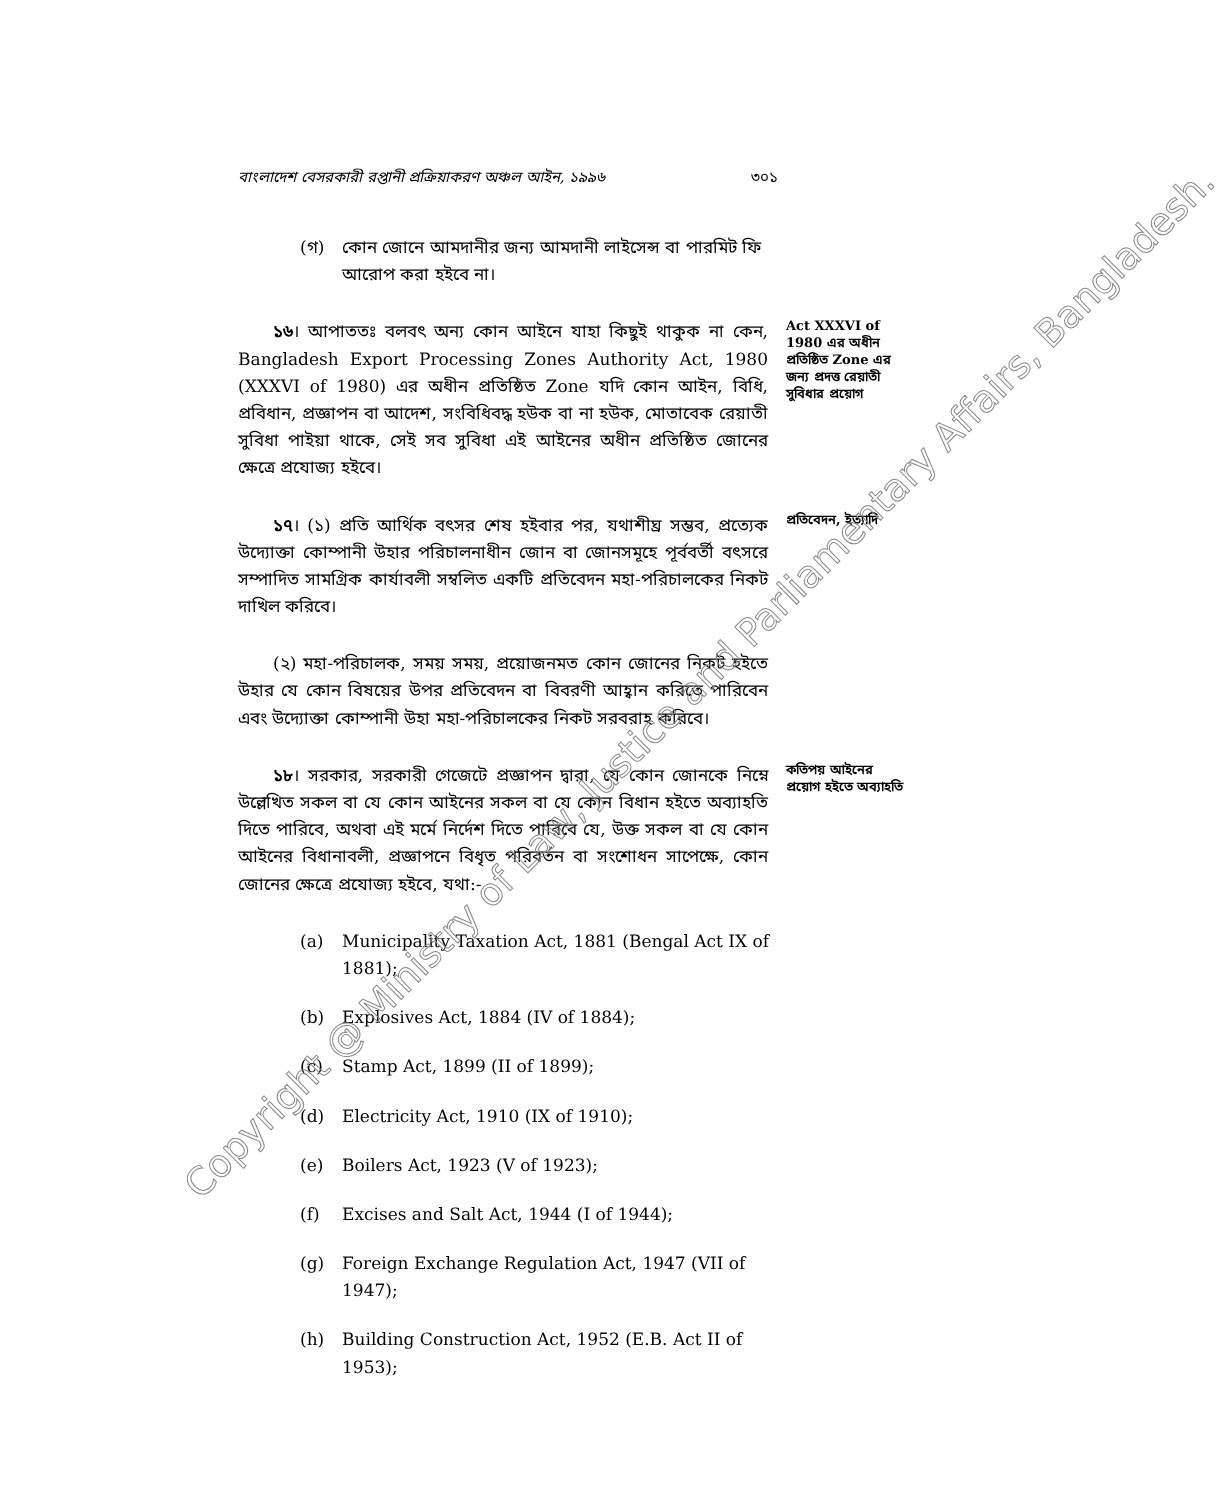বাংলাদেশ বেসরকারী রপ্তানী প্রক্রিয়াকরণ অঞ্চল আইন, ১৯৯৬ ৩০১
(গ) কোন জোনে আমদানীর জন্য আমদানী লাইসেন্স বা পারমিট ফি আরোপ করা হইবে না।
১৬। আপাততঃ বলবৎ অন্য কোন আইনে যাহা কিছুই থাকুক না কেন, Bangladesh Export Processing Zones Authority Act, 1980 (XXXVI of 1980) এর অধীন প্রতিষ্ঠিত Zone যদি কোন আইন, বিধি, প্রবিধান, প্রজ্ঞাপন বা আদেশ, সংবিধিবদ্ধ হউক বা না হউক, মোতাবেক রেয়াতী সুবিধা পাইয়া থাকে, সেই সব সুবিধা এই আইনের অধীন প্রতিষ্ঠিত জোনের ক্ষেত্রে প্রযোজ্য হইবে।
Act XXXVI of 1980 এর অধীন প্রতিষ্ঠিত Zone এর জন্য প্রদত্ত রেয়াতী সুবিধার প্রয়োগ
১৭। (১) প্রতি আর্থিক বৎসর শেষ হইবার পর, যথাশীঘ্র সম্ভব, প্রত্যেক উদ্যোক্তা কোম্পানী উহার পরিচালনাধীন জোন বা জোনসমূহে পূর্ববর্তী বৎসরে সম্পাদিত সামগ্রিক কার্যাবলী সম্বলিত একটি প্রতিবেদন মহা-পরিচালকের নিকট দাখিল করিবে।
প্রতিবেদন, ইত্যাদি
(২) মহা-পরিচালক, সময় সময়, প্রয়োজনমত কোন জোনের নিকট হইতে উহার যে কোন বিষয়ের উপর প্রতিবেদন বা বিবরণী আহ্বান করিতে পারিবেন এবং উদ্যোক্তা কোম্পানী উহা মহা-পরিচালকের নিকট সরবরাহ করিবে।
১৮। সরকার, সরকারী গেজেটে প্রজ্ঞাপন দ্বারা, যে কোন জোনকে নিম্নে উল্লেখিত সকল বা যে কোন আইনের সকল বা যে কোন বিধান হইতে অব্যাহতি দিতে পারিবে, অথবা এই মর্মে নির্দেশ দিতে পারিবে যে, উক্ত সকল বা যে কোন আইনের বিধানাবলী, প্রজ্ঞাপনে বিধৃত পরিবর্তন বা সংশোধন সাপেক্ষে, কোন জোনের ক্ষেত্রে প্রযোজ্য হইবে, যথা:-
কতিপয় আইনের প্রয়োগ হইতে অব্যাহতি
(a) Municipality Taxation Act, 1881 (Bengal Act IX of 1881);
(b) Explosives Act, 1884 (IV of 1884);
(c) Stamp Act, 1899 (II of 1899);
(d) Electricity Act, 1910 (IX of 1910);
(e) Boilers Act, 1923 (V of 1923);
(f) Excises and Salt Act, 1944 (I of 1944);
(g) Foreign Exchange Regulation Act, 1947 (VII of 1947);
(h) Building Construction Act, 1952 (E.B. Act II of 1953);
Copyright @ Ministry of Law, Justice and Parliamentary Affairs, Bangladesh.